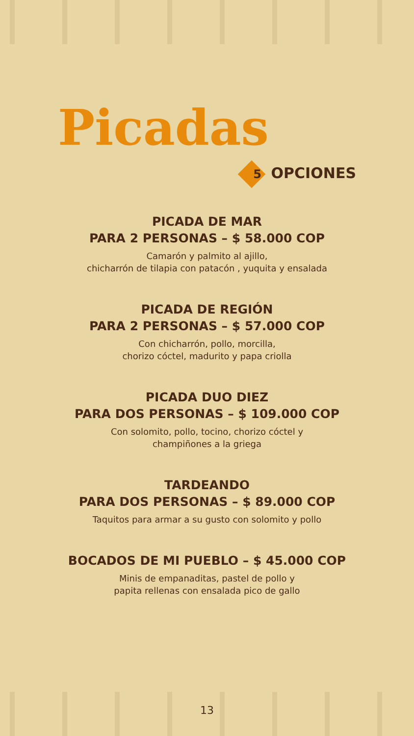Picadas
5 OPCIONES
PICADA DE MAR
PARA 2 PERSONAS – $ 58.000 COP
Camarón y palmito al ajillo,
chicharrón de tilapia con patacón , yuquita y ensalada
PICADA DE REGIÓN
PARA 2 PERSONAS – $ 57.000 COP
Con chicharrón, pollo, morcilla,
chorizo cóctel, madurito y papa criolla
PICADA DUO DIEZ
PARA DOS PERSONAS – $ 109.000 COP
Con solomito, pollo, tocino, chorizo cóctel y
champiñones a la griega
TARDEANDO
PARA DOS PERSONAS – $ 89.000 COP
Taquitos para armar a su gusto con solomito y pollo
BOCADOS DE MI PUEBLO – $ 45.000 COP
Minis de empanaditas, pastel de pollo y
papita rellenas con ensalada pico de gallo
13